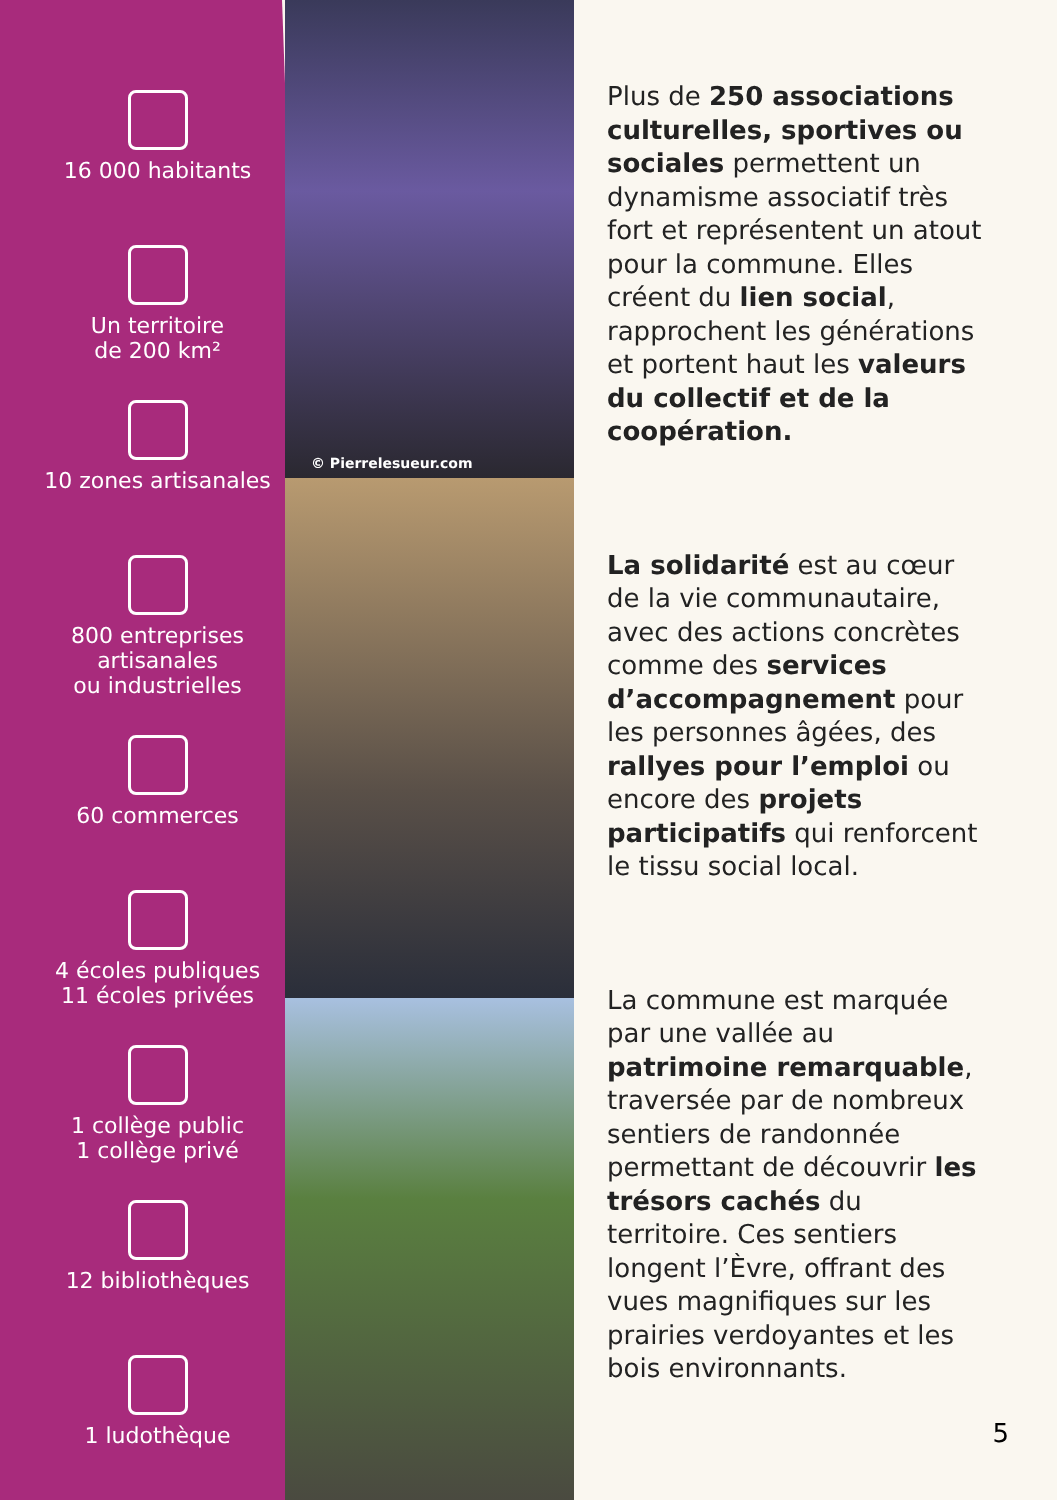16 000 habitants
Un territoire
de 200 km²
10 zones artisanales
800 entreprises
artisanales
ou industrielles
60 commerces
4 écoles publiques
11 écoles privées
1 collège public
1 collège privé
12 bibliothèques
1 ludothèque
© Pierrelesueur.com
Plus de 250 associations culturelles, sportives ou sociales permettent un dynamisme associatif très fort et représentent un atout pour la commune. Elles créent du lien social, rapprochent les générations et portent haut les valeurs du collectif et de la coopération.
La solidarité est au cœur de la vie communautaire, avec des actions concrètes comme des services d’accompagnement pour les personnes âgées, des rallyes pour l’emploi ou encore des projets participatifs qui renforcent le tissu social local.
La commune est marquée par une vallée au patrimoine remarquable, traversée par de nombreux sentiers de randonnée permettant de découvrir les trésors cachés du territoire. Ces sentiers longent l’Èvre, offrant des vues magnifiques sur les prairies verdoyantes et les bois environnants.
5